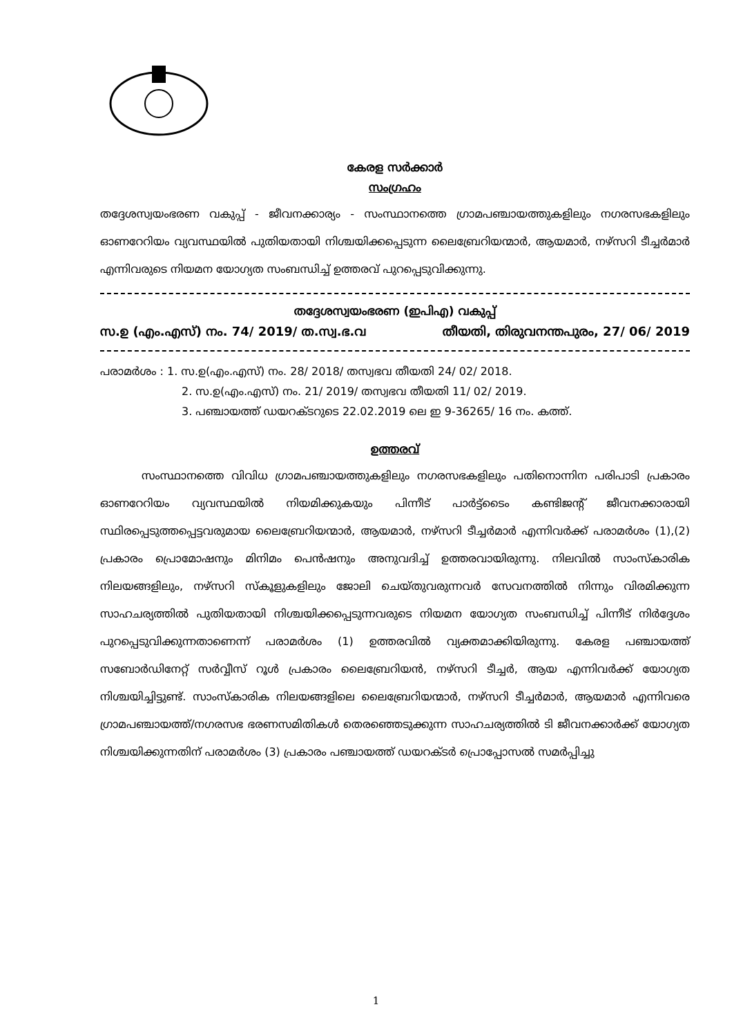കേരള സർക്കാർ
സംഗ്രഹം
തദ്ദേശസ്വയംഭരണ വകുപ്പ് - ജീവനക്കാര്യം - സംസ്ഥാനത്തെ ഗ്രാമപഞ്ചായത്തുകളിലും നഗരസഭകളിലും ഓണറേറിയം വ്യവസ്ഥയിൽ പുതിയതായി നിശ്ചയിക്കപ്പെടുന്ന ലൈബ്രേറിയന്മാർ, ആയമാർ, നഴ്സറി ടീച്ചർമാർ എന്നിവരുടെ നിയമന യോഗ്യത സംബന്ധിച്ച് ഉത്തരവ് പുറപ്പെടുവിക്കുന്നു.
തദ്ദേശസ്വയംഭരണ (ഇപിഎ) വകുപ്പ്
സ.ഉ (എം.എസ്) നം. 74/ 2019/ ത.സ്വ.ഭ.വ തീയതി, തിരുവനന്തപുരം, 27/ 06/ 2019
പരാമർശം : 1. സ.ഉ(എം.എസ്) നം. 28/ 2018/ തസ്വഭവ തീയതി 24/ 02/ 2018.
2. സ.ഉ(എം.എസ്) നം. 21/ 2019/ തസ്വഭവ തീയതി 11/ 02/ 2019.
3. പഞ്ചായത്ത് ഡയറക്ടറുടെ 22.02.2019 ലെ ഇ 9-36265/ 16 നം. കത്ത്.
ഉത്തരവ്
സംസ്ഥാനത്തെ വിവിധ ഗ്രാമപഞ്ചായത്തുകളിലും നഗരസഭകളിലും പതിനൊന്നിന പരിപാടി പ്രകാരം ഓണറേറിയം വ്യവസ്ഥയിൽ നിയമിക്കുകയും പിന്നീട് പാർട്ട്ടൈം കണ്ടിജന്റ് ജീവനക്കാരായി സ്ഥിരപ്പെടുത്തപ്പെട്ടവരുമായ ലൈബ്രേറിയന്മാർ, ആയമാർ, നഴ്സറി ടീച്ചർമാർ എന്നിവർക്ക് പരാമർശം (1),(2) പ്രകാരം പ്രൊമോഷനും മിനിമം പെൻഷനും അനുവദിച്ച് ഉത്തരവായിരുന്നു. നിലവിൽ സാംസ്കാരിക നിലയങ്ങളിലും, നഴ്സറി സ്കൂളുകളിലും ജോലി ചെയ്തുവരുന്നവർ സേവനത്തിൽ നിന്നും വിരമിക്കുന്ന സാഹചര്യത്തിൽ പുതിയതായി നിശ്ചയിക്കപ്പെടുന്നവരുടെ നിയമന യോഗ്യത സംബന്ധിച്ച് പിന്നീട് നിർദ്ദേശം പുറപ്പെടുവിക്കുന്നതാണെന്ന് പരാമർശം (1) ഉത്തരവിൽ വ്യക്തമാക്കിയിരുന്നു. കേരള പഞ്ചായത്ത് സബോർഡിനേറ്റ് സർവ്വീസ് റൂൾ പ്രകാരം ലൈബ്രേറിയൻ, നഴ്സറി ടീച്ചർ, ആയ എന്നിവർക്ക് യോഗ്യത നിശ്ചയിച്ചിട്ടുണ്ട്. സാംസ്കാരിക നിലയങ്ങളിലെ ലൈബ്രേറിയന്മാർ, നഴ്സറി ടീച്ചർമാർ, ആയമാർ എന്നിവരെ ഗ്രാമപഞ്ചായത്ത്/നഗരസഭ ഭരണസമിതികൾ തെരഞ്ഞെടുക്കുന്ന സാഹചര്യത്തിൽ ടി ജീവനക്കാർക്ക് യോഗ്യത നിശ്ചയിക്കുന്നതിന് പരാമർശം (3) പ്രകാരം പഞ്ചായത്ത് ഡയറക്ടർ പ്രൊപ്പോസൽ സമർപ്പിച്ചു
1